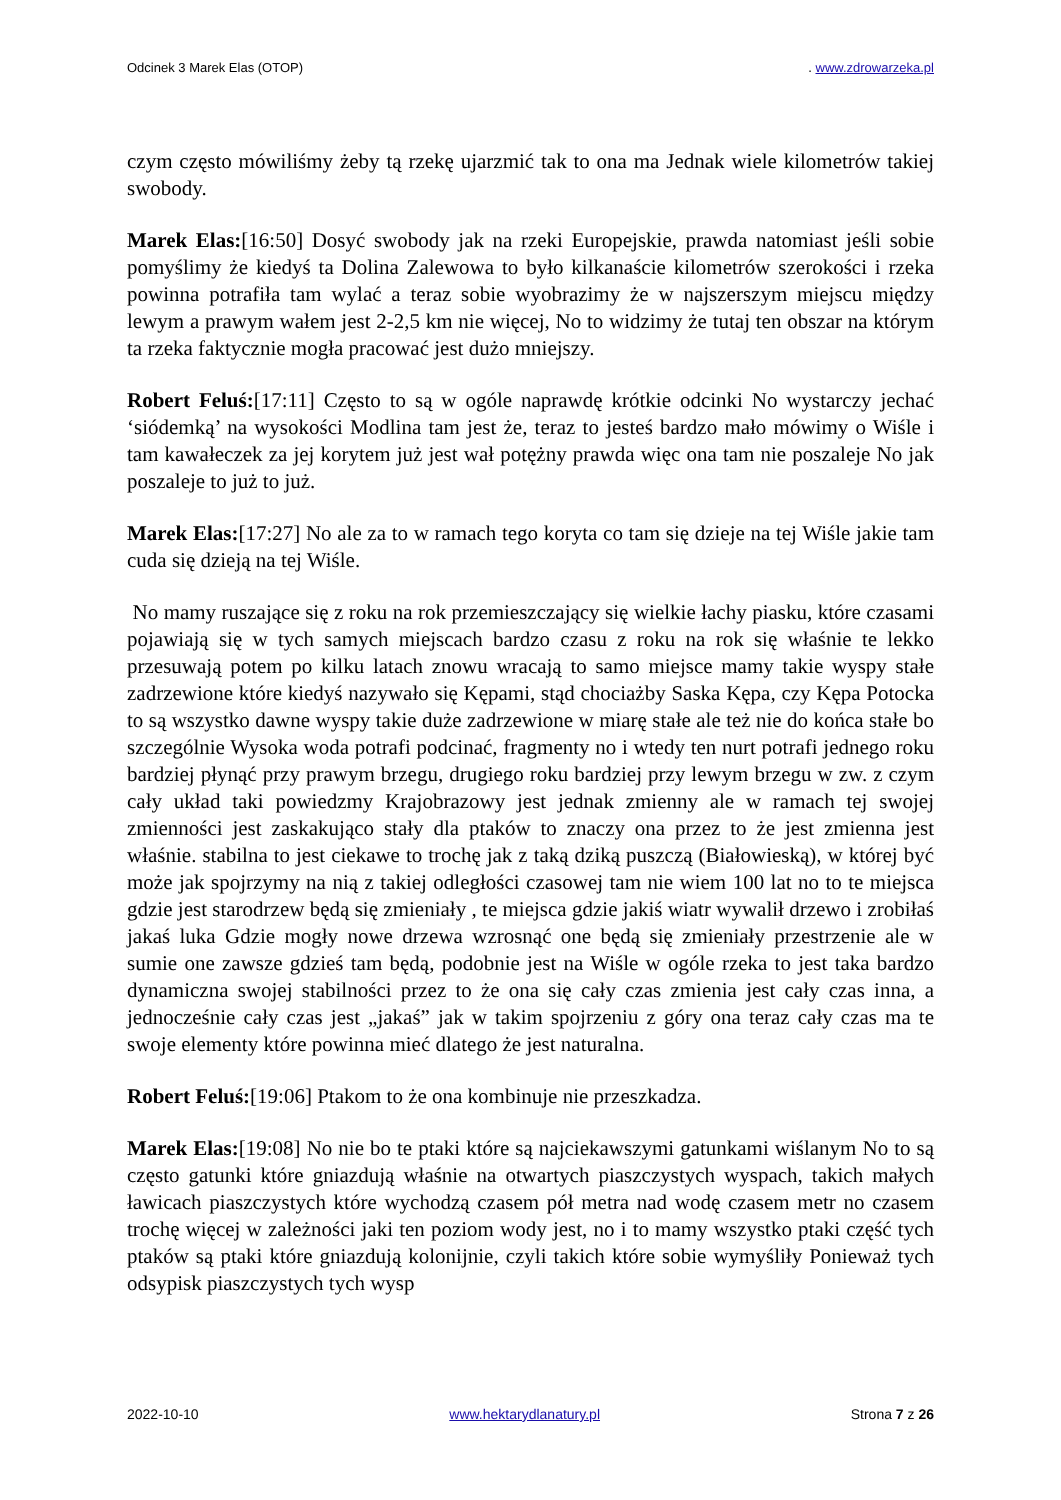Odcinek 3 Marek Elas (OTOP). www.zdrowarzeka.pl
czym często mówiliśmy żeby tą rzekę ujarzmić tak to ona ma Jednak wiele kilometrów takiej swobody.
Marek Elas:[16:50] Dosyć swobody jak na rzeki Europejskie, prawda natomiast jeśli sobie pomyślimy że kiedyś ta Dolina Zalewowa to było kilkanaście kilometrów szerokości i rzeka powinna potrafiła tam wylać a teraz sobie wyobrazimy że w najszerszym miejscu między lewym a prawym wałem jest 2-2,5 km nie więcej, No to widzimy że tutaj ten obszar na którym ta rzeka faktycznie mogła pracować jest dużo mniejszy.
Robert Feluś:[17:11] Często to są w ogóle naprawdę krótkie odcinki No wystarczy jechać ‘siódemką’ na wysokości Modlina tam jest że, teraz to jesteś bardzo mało mówimy o Wiśle i tam kawałeczek za jej korytem już jest wał potężny prawda więc ona tam nie poszaleje No jak poszaleje to już to już.
Marek Elas:[17:27] No ale za to w ramach tego koryta co tam się dzieje na tej Wiśle jakie tam cuda się dzieją na tej Wiśle.
No mamy ruszające się z roku na rok przemieszczający się wielkie łachy piasku, które czasami pojawiają się w tych samych miejscach bardzo czasu z roku na rok się właśnie te lekko przesuwają potem po kilku latach znowu wracają to samo miejsce mamy takie wyspy stałe zadrzewione które kiedyś nazywało się Kępami, stąd chociażby Saska Kępa, czy Kępa Potocka to są wszystko dawne wyspy takie duże zadrzewione w miarę stałe ale też nie do końca stałe bo szczególnie Wysoka woda potrafi podcinać, fragmenty no i wtedy ten nurt potrafi jednego roku bardziej płynąć przy prawym brzegu, drugiego roku bardziej przy lewym brzegu w zw. z czym cały układ taki powiedzmy Krajobrazowy jest jednak zmienny ale w ramach tej swojej zmienności jest zaskakująco stały dla ptaków to znaczy ona przez to że jest zmienna jest właśnie. stabilna to jest ciekawe to trochę jak z taką dziką puszczą (Białowieską), w której być może jak spojrzymy na nią z takiej odległości czasowej tam nie wiem 100 lat no to te miejsca gdzie jest starodrzew będą się zmieniały , te miejsca gdzie jakiś wiatr wywalił drzewo i zrobiłaś jakaś luka Gdzie mogły nowe drzewa wzrosnąć one będą się zmieniały przestrzenie ale w sumie one zawsze gdzieś tam będą, podobnie jest na Wiśle w ogóle rzeka to jest taka bardzo dynamiczna swojej stabilności przez to że ona się cały czas zmienia jest cały czas inna, a jednocześnie cały czas jest „jakaś” jak w takim spojrzeniu z góry ona teraz cały czas ma te swoje elementy które powinna mieć dlatego że jest naturalna.
Robert Feluś:[19:06] Ptakom to że ona kombinuje nie przeszkadza.
Marek Elas:[19:08] No nie bo te ptaki które są najciekawszymi gatunkami wiślanym No to są często gatunki które gniazdują właśnie na otwartych piaszczystych wyspach, takich małych ławicach piaszczystych które wychodzą czasem pół metra nad wodę czasem metr no czasem trochę więcej w zależności jaki ten poziom wody jest, no i to mamy wszystko ptaki część tych ptaków są ptaki które gniazdują kolonijnie, czyli takich które sobie wymyśliły Ponieważ tych odsypisk piaszczystych tych wysp
2022-10-10 www.hektarydlanatury.pl Strona 7 z 26